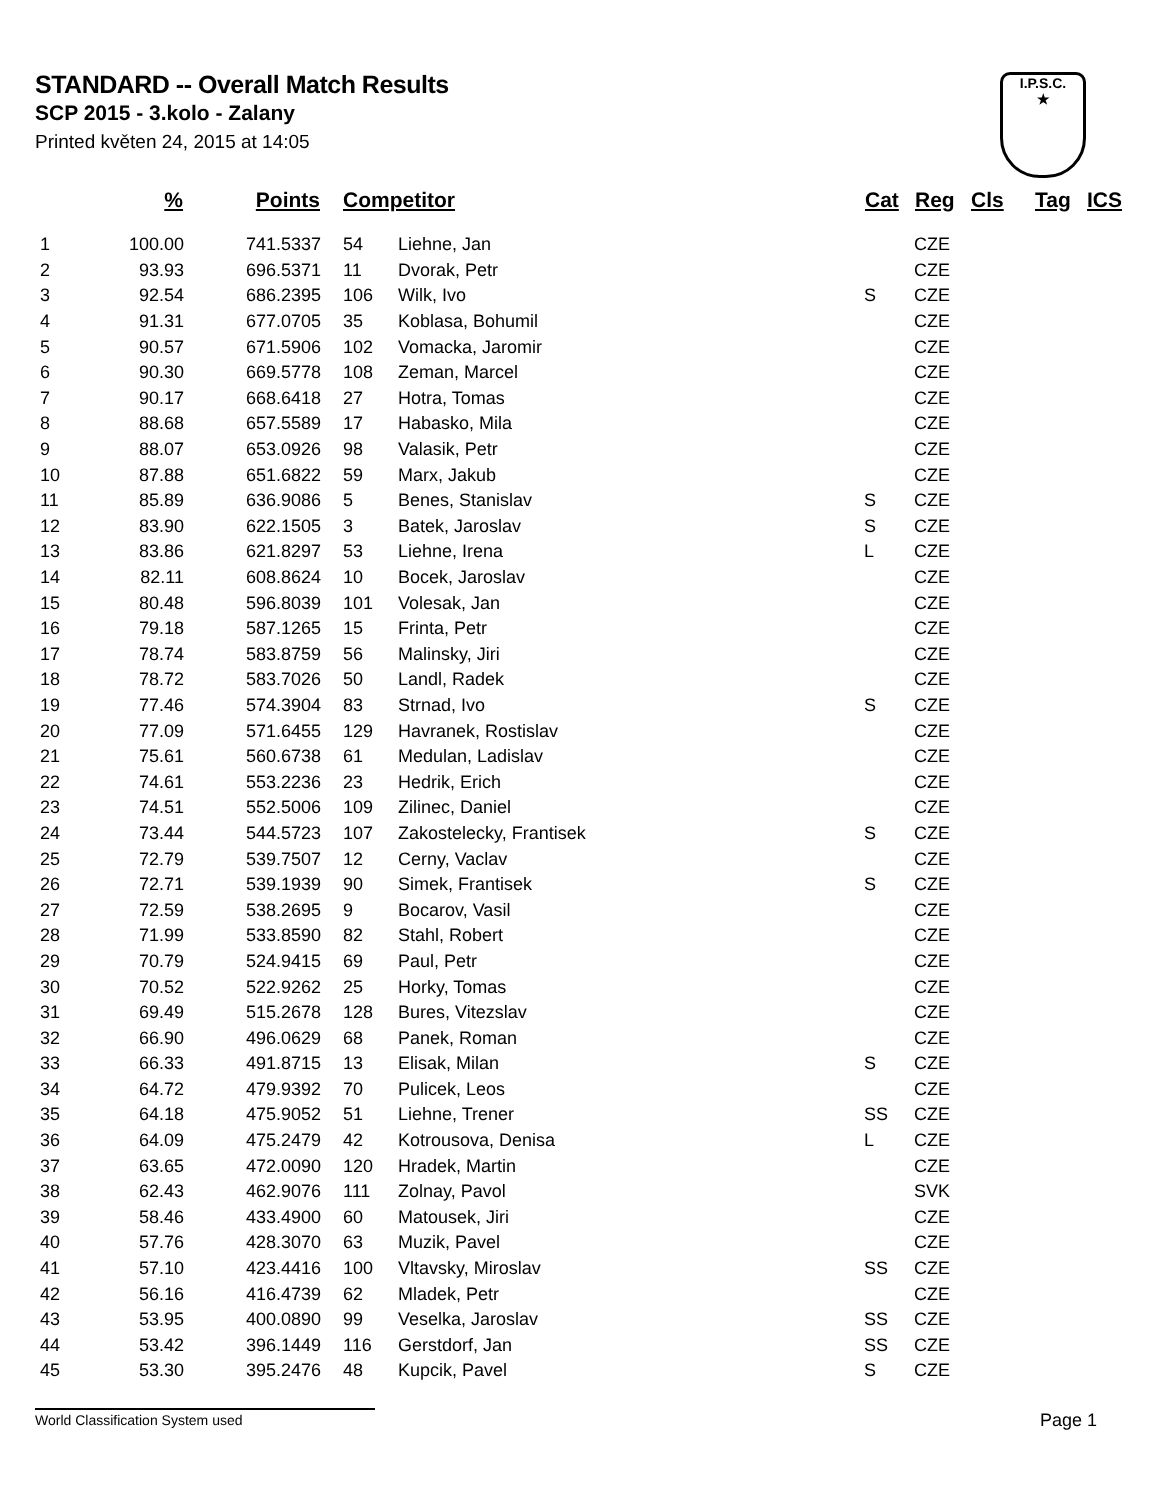STANDARD -- Overall Match Results
SCP 2015 - 3.kolo - Zalany
Printed květen 24, 2015 at 14:05
I.P.S.C.
★
| | % | Points | Competitor | | Cat | Reg | Cls | Tag | ICS |
| --- | --- | --- | --- | --- | --- | --- | --- | --- | --- |
| 1 | 100.00 | 741.5337 | 54 | Liehne, Jan | | CZE | | | |
| 2 | 93.93 | 696.5371 | 11 | Dvorak, Petr | | CZE | | | |
| 3 | 92.54 | 686.2395 | 106 | Wilk, Ivo | S | CZE | | | |
| 4 | 91.31 | 677.0705 | 35 | Koblasa, Bohumil | | CZE | | | |
| 5 | 90.57 | 671.5906 | 102 | Vomacka, Jaromir | | CZE | | | |
| 6 | 90.30 | 669.5778 | 108 | Zeman, Marcel | | CZE | | | |
| 7 | 90.17 | 668.6418 | 27 | Hotra, Tomas | | CZE | | | |
| 8 | 88.68 | 657.5589 | 17 | Habasko, Mila | | CZE | | | |
| 9 | 88.07 | 653.0926 | 98 | Valasik, Petr | | CZE | | | |
| 10 | 87.88 | 651.6822 | 59 | Marx, Jakub | | CZE | | | |
| 11 | 85.89 | 636.9086 | 5 | Benes, Stanislav | S | CZE | | | |
| 12 | 83.90 | 622.1505 | 3 | Batek, Jaroslav | S | CZE | | | |
| 13 | 83.86 | 621.8297 | 53 | Liehne, Irena | L | CZE | | | |
| 14 | 82.11 | 608.8624 | 10 | Bocek, Jaroslav | | CZE | | | |
| 15 | 80.48 | 596.8039 | 101 | Volesak, Jan | | CZE | | | |
| 16 | 79.18 | 587.1265 | 15 | Frinta, Petr | | CZE | | | |
| 17 | 78.74 | 583.8759 | 56 | Malinsky, Jiri | | CZE | | | |
| 18 | 78.72 | 583.7026 | 50 | Landl, Radek | | CZE | | | |
| 19 | 77.46 | 574.3904 | 83 | Strnad, Ivo | S | CZE | | | |
| 20 | 77.09 | 571.6455 | 129 | Havranek, Rostislav | | CZE | | | |
| 21 | 75.61 | 560.6738 | 61 | Medulan, Ladislav | | CZE | | | |
| 22 | 74.61 | 553.2236 | 23 | Hedrik, Erich | | CZE | | | |
| 23 | 74.51 | 552.5006 | 109 | Zilinec, Daniel | | CZE | | | |
| 24 | 73.44 | 544.5723 | 107 | Zakostelecky, Frantisek | S | CZE | | | |
| 25 | 72.79 | 539.7507 | 12 | Cerny, Vaclav | | CZE | | | |
| 26 | 72.71 | 539.1939 | 90 | Simek, Frantisek | S | CZE | | | |
| 27 | 72.59 | 538.2695 | 9 | Bocarov, Vasil | | CZE | | | |
| 28 | 71.99 | 533.8590 | 82 | Stahl, Robert | | CZE | | | |
| 29 | 70.79 | 524.9415 | 69 | Paul, Petr | | CZE | | | |
| 30 | 70.52 | 522.9262 | 25 | Horky, Tomas | | CZE | | | |
| 31 | 69.49 | 515.2678 | 128 | Bures, Vitezslav | | CZE | | | |
| 32 | 66.90 | 496.0629 | 68 | Panek, Roman | | CZE | | | |
| 33 | 66.33 | 491.8715 | 13 | Elisak, Milan | S | CZE | | | |
| 34 | 64.72 | 479.9392 | 70 | Pulicek, Leos | | CZE | | | |
| 35 | 64.18 | 475.9052 | 51 | Liehne, Trener | SS | CZE | | | |
| 36 | 64.09 | 475.2479 | 42 | Kotrousova, Denisa | L | CZE | | | |
| 37 | 63.65 | 472.0090 | 120 | Hradek, Martin | | CZE | | | |
| 38 | 62.43 | 462.9076 | 111 | Zolnay, Pavol | | SVK | | | |
| 39 | 58.46 | 433.4900 | 60 | Matousek, Jiri | | CZE | | | |
| 40 | 57.76 | 428.3070 | 63 | Muzik, Pavel | | CZE | | | |
| 41 | 57.10 | 423.4416 | 100 | Vltavsky, Miroslav | SS | CZE | | | |
| 42 | 56.16 | 416.4739 | 62 | Mladek, Petr | | CZE | | | |
| 43 | 53.95 | 400.0890 | 99 | Veselka, Jaroslav | SS | CZE | | | |
| 44 | 53.42 | 396.1449 | 116 | Gerstdorf, Jan | SS | CZE | | | |
| 45 | 53.30 | 395.2476 | 48 | Kupcik, Pavel | S | CZE | | | |
World Classification System used Page 1